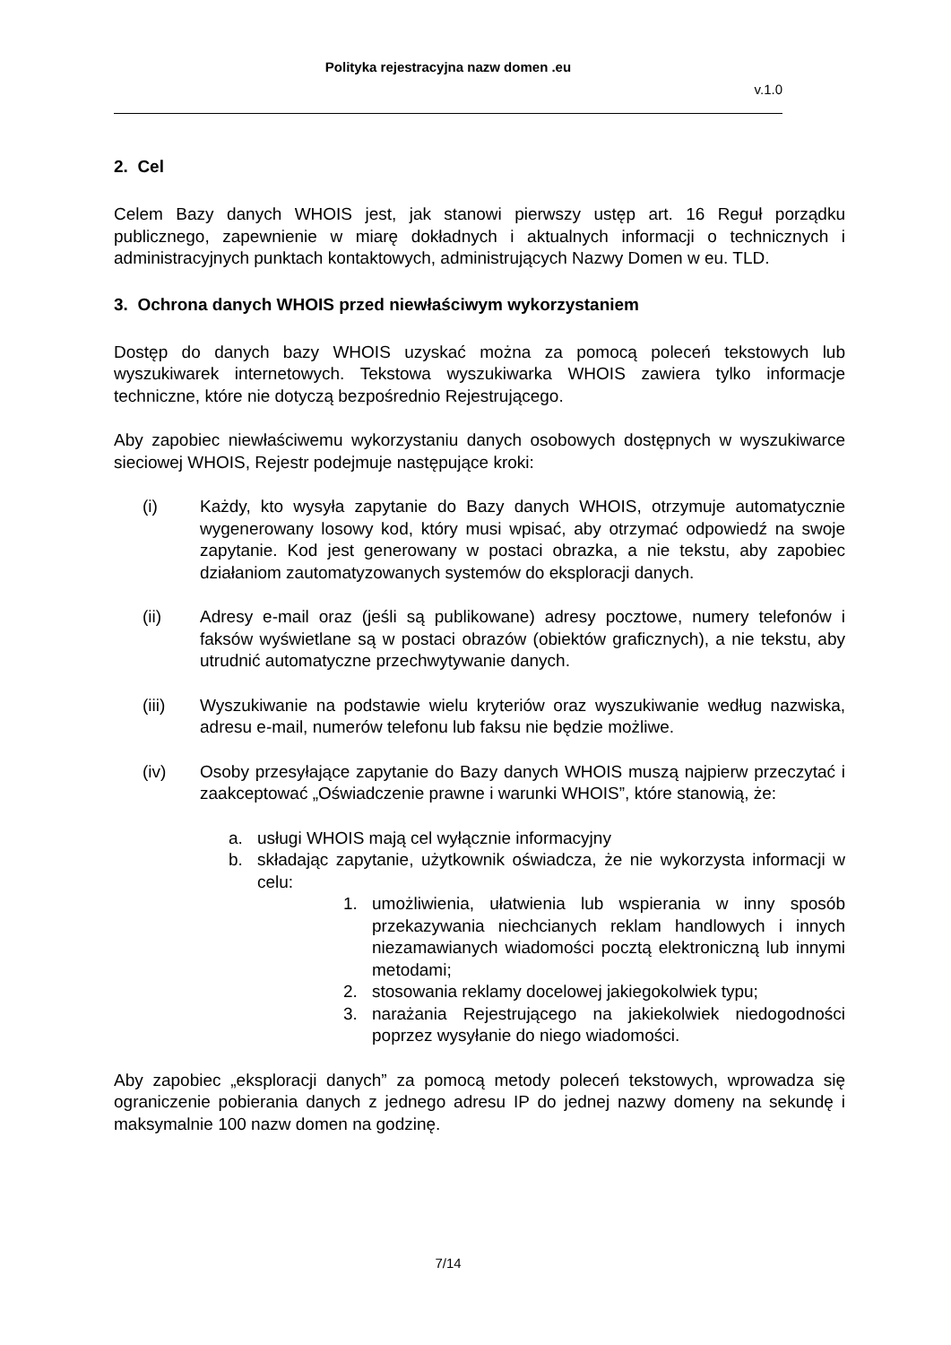Polityka rejestracyjna nazw domen .eu
v.1.0
2. Cel
Celem Bazy danych WHOIS jest, jak stanowi pierwszy ustęp art. 16 Reguł porządku publicznego, zapewnienie w miarę dokładnych i aktualnych informacji o technicznych i administracyjnych punktach kontaktowych, administrujących Nazwy Domen w eu. TLD.
3. Ochrona danych WHOIS przed niewłaściwym wykorzystaniem
Dostęp do danych bazy WHOIS uzyskać można za pomocą poleceń tekstowych lub wyszukiwarek internetowych. Tekstowa wyszukiwarka WHOIS zawiera tylko informacje techniczne, które nie dotyczą bezpośrednio Rejestrującego.
Aby zapobiec niewłaściwemu wykorzystaniu danych osobowych dostępnych w wyszukiwarce sieciowej WHOIS, Rejestr podejmuje następujące kroki:
(i) Każdy, kto wysyła zapytanie do Bazy danych WHOIS, otrzymuje automatycznie wygenerowany losowy kod, który musi wpisać, aby otrzymać odpowiedź na swoje zapytanie. Kod jest generowany w postaci obrazka, a nie tekstu, aby zapobiec działaniom zautomatyzowanych systemów do eksploracji danych.
(ii) Adresy e-mail oraz (jeśli są publikowane) adresy pocztowe, numery telefonów i faksów wyświetlane są w postaci obrazów (obiektów graficznych), a nie tekstu, aby utrudnić automatyczne przechwytywanie danych.
(iii) Wyszukiwanie na podstawie wielu kryteriów oraz wyszukiwanie według nazwiska, adresu e-mail, numerów telefonu lub faksu nie będzie możliwe.
(iv) Osoby przesyłające zapytanie do Bazy danych WHOIS muszą najpierw przeczytać i zaakceptować „Oświadczenie prawne i warunki WHOIS”, które stanowią, że:
a. usługi WHOIS mają cel wyłącznie informacyjny
b. składając zapytanie, użytkownik oświadcza, że nie wykorzysta informacji w celu:
1. umożliwienia, ułatwienia lub wspierania w inny sposób przekazywania niechcianych reklam handlowych i innych niezamawianych wiadomości pocztą elektroniczną lub innymi metodami;
2. stosowania reklamy docelowej jakiegokolwiek typu;
3. narażania Rejestrującego na jakiekolwiek niedogodności poprzez wysyłanie do niego wiadomości.
Aby zapobiec „eksploracji danych” za pomocą metody poleceń tekstowych, wprowadza się ograniczenie pobierania danych z jednego adresu IP do jednej nazwy domeny na sekundę i maksymalnie 100 nazw domen na godzinę.
7/14